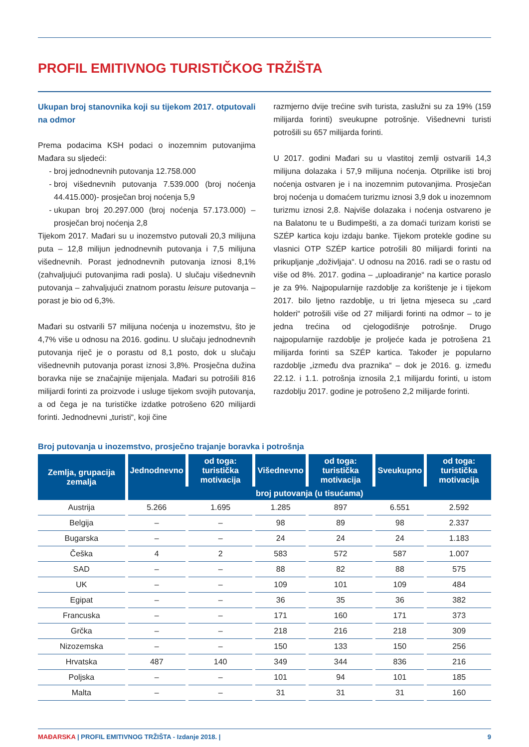PROFIL EMITIVNOG TURISTIČKOG TRŽIŠTA
Ukupan broj stanovnika koji su tijekom 2017. otputovali na odmor
Prema podacima KSH podaci o inozemnim putovanjima Mađara su sljedeći:
broj jednodnevnih putovanja 12.758.000
broj višednevnih putovanja 7.539.000 (broj noćenja 44.415.000)- prosječan broj noćenja 5,9
ukupan broj 20.297.000 (broj noćenja 57.173.000) – prosječan broj noćenja 2,8
Tijekom 2017. Mađari su u inozemstvo putovali 20,3 milijuna puta – 12,8 milijun jednodnevnih putovanja i 7,5 milijuna višednevnih. Porast jednodnevnih putovanja iznosi 8,1% (zahvaljujući putovanjima radi posla). U slučaju višednevnih putovanja – zahvaljujući znatnom porastu leisure putovanja – porast je bio od 6,3%.
Mađari su ostvarili 57 milijuna noćenja u inozemstvu, što je 4,7% više u odnosu na 2016. godinu. U slučaju jednodnevnih putovanja riječ je o porastu od 8,1 posto, dok u slučaju višednevnih putovanja porast iznosi 3,8%. Prosječna dužina boravka nije se značajnije mijenjala. Mađari su potrošili 816 milijardi forinti za proizvode i usluge tijekom svojih putovanja, a od čega je na turističke izdatke potrošeno 620 milijardi forinti. Jednodnevni „turisti“, koji čine
razmjerno dvije trećine svih turista, zaslužni su za 19% (159 milijarda forinti) sveukupne potrošnje. Višednevni turisti potrošili su 657 milijarda forinti.
U 2017. godini Mađari su u vlastitoj zemlji ostvarili 14,3 milijuna dolazaka i 57,9 milijuna noćenja. Otprilike isti broj noćenja ostvaren je i na inozemnim putovanjima. Prosječan broj noćenja u domaćem turizmu iznosi 3,9 dok u inozemnom turizmu iznosi 2,8. Najviše dolazaka i noćenja ostvareno je na Balatonu te u Budimpešti, a za domaći turizam koristi se SZÉP kartica koju izdaju banke. Tijekom protekle godine su vlasnici OTP SZÉP kartice potrošili 80 milijardi forinti na prikupljanje „doživljaja“. U odnosu na 2016. radi se o rastu od više od 8%. 2017. godina – „uploadiranje“ na kartice poraslo je za 9%. Najpopularnije razdoblje za korištenje je i tijekom 2017. bilo ljetno razdoblje, u tri ljetna mjeseca su „card holderi“ potrošili više od 27 milijardi forinti na odmor – to je jedna trećina od cjelogodišnje potrošnje. Drugo najpopularnije razdoblje je proljeće kada je potrošena 21 milijarda forinti sa SZÉP kartica. Također je popularno razdoblje „između dva praznika“ – dok je 2016. g. između 22.12. i 1.1. potrošnja iznosila 2,1 milijardu forinti, u istom razdoblju 2017. godine je potrošeno 2,2 milijarde forinti.
Broj putovanja u inozemstvo, prosječno trajanje boravka i potrošnja
| Zemlja, grupacija zemalja | Jednodnevno | od toga: turistička motivacija | Višednevno | od toga: turistička motivacija | Sveukupno | od toga: turistička motivacija |
| --- | --- | --- | --- | --- | --- | --- |
| | broj putovanja (u tisućama) | | | | | |
| Austrija | 5.266 | 1.695 | 1.285 | 897 | 6.551 | 2.592 |
| Belgija | – | – | 98 | 89 | 98 | 2.337 |
| Bugarska | – | – | 24 | 24 | 24 | 1.183 |
| Češka | 4 | 2 | 583 | 572 | 587 | 1.007 |
| SAD | – | – | 88 | 82 | 88 | 575 |
| UK | – | – | 109 | 101 | 109 | 484 |
| Egipat | – | – | 36 | 35 | 36 | 382 |
| Francuska | – | – | 171 | 160 | 171 | 373 |
| Grčka | – | – | 218 | 216 | 218 | 309 |
| Nizozemska | – | – | 150 | 133 | 150 | 256 |
| Hrvatska | 487 | 140 | 349 | 344 | 836 | 216 |
| Poljska | – | – | 101 | 94 | 101 | 185 |
| Malta | – | – | 31 | 31 | 31 | 160 |
MAĐARSKA | PROFIL EMITIVNOG TRŽIŠTA - Izdanje 2018. | 9